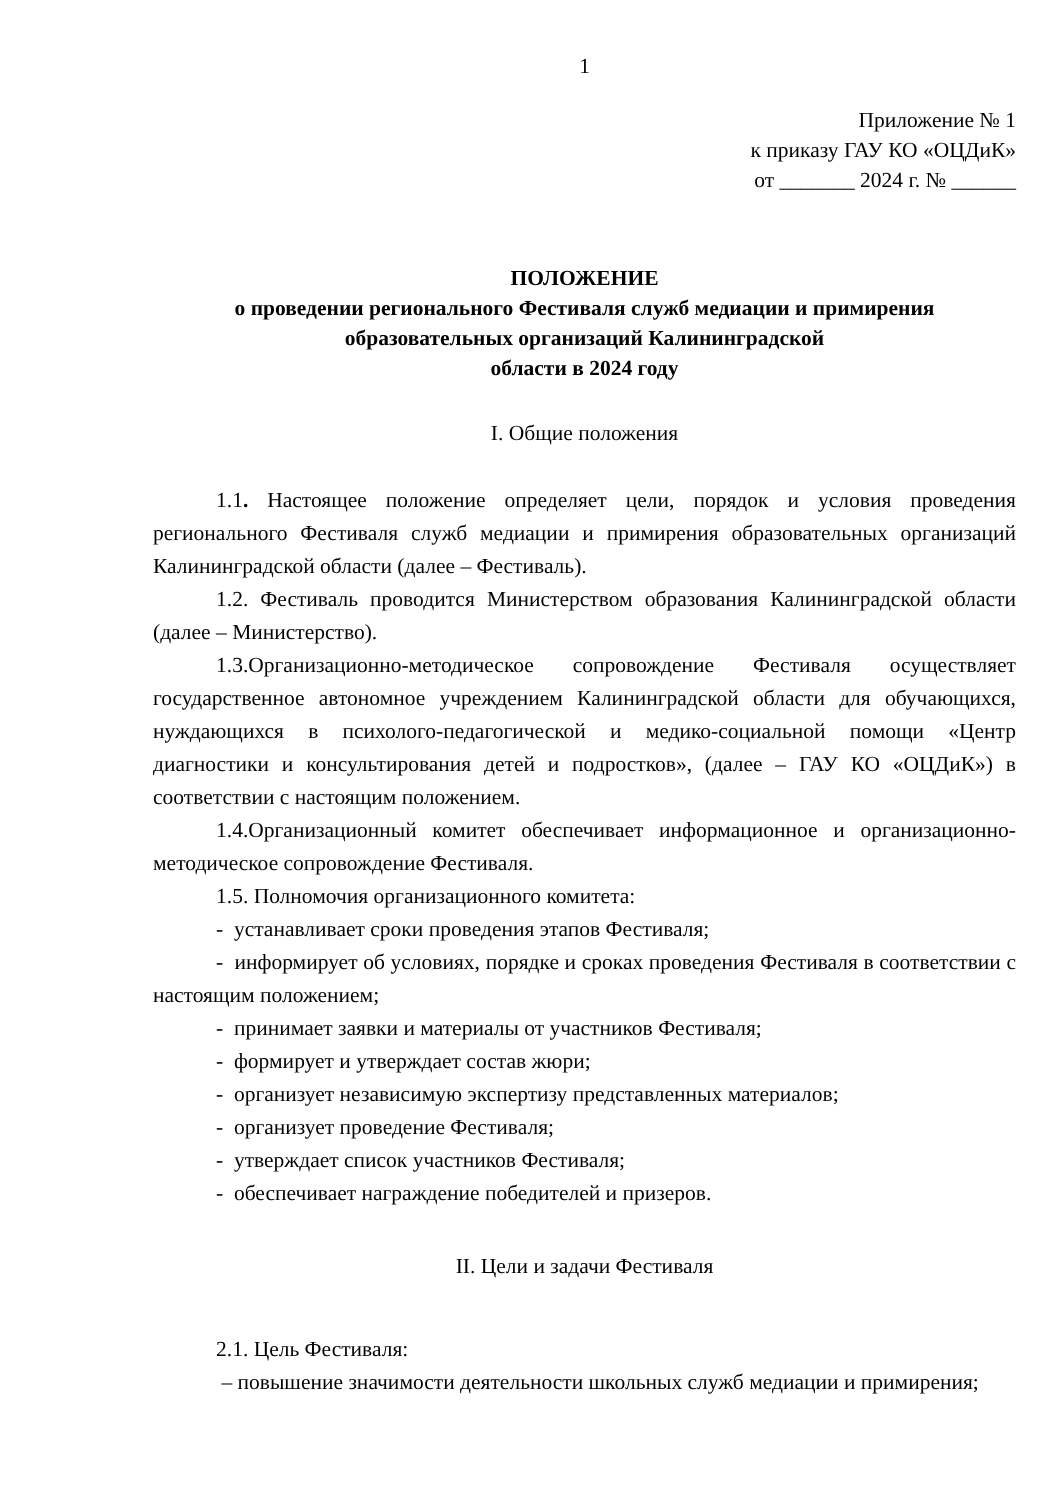1
Приложение № 1
к приказу ГАУ КО «ОЦДиК»
от _______ 2024 г. № ______
ПОЛОЖЕНИЕ
о проведении регионального Фестиваля служб медиации и примирения образовательных организаций Калининградской
области в 2024 году
I. Общие положения
1.1. Настоящее положение определяет цели, порядок и условия проведения регионального Фестиваля служб медиации и примирения образовательных организаций Калининградской области (далее – Фестиваль).
1.2. Фестиваль проводится Министерством образования Калининградской области (далее – Министерство).
1.3.Организационно-методическое сопровождение Фестиваля осуществляет государственное автономное учреждением Калининградской области для обучающихся, нуждающихся в психолого-педагогической и медико-социальной помощи «Центр диагностики и консультирования детей и подростков», (далее – ГАУ КО «ОЦДиК») в соответствии с настоящим положением.
1.4.Организационный комитет обеспечивает информационное и организационно-методическое сопровождение Фестиваля.
1.5. Полномочия организационного комитета:
- устанавливает сроки проведения этапов Фестиваля;
- информирует об условиях, порядке и сроках проведения Фестиваля в соответствии с настоящим положением;
- принимает заявки и материалы от участников Фестиваля;
- формирует и утверждает состав жюри;
- организует независимую экспертизу представленных материалов;
- организует проведение Фестиваля;
- утверждает список участников Фестиваля;
- обеспечивает награждение победителей и призеров.
II. Цели и задачи Фестиваля
2.1. Цель Фестиваля:
– повышение значимости деятельности школьных служб медиации и примирения;